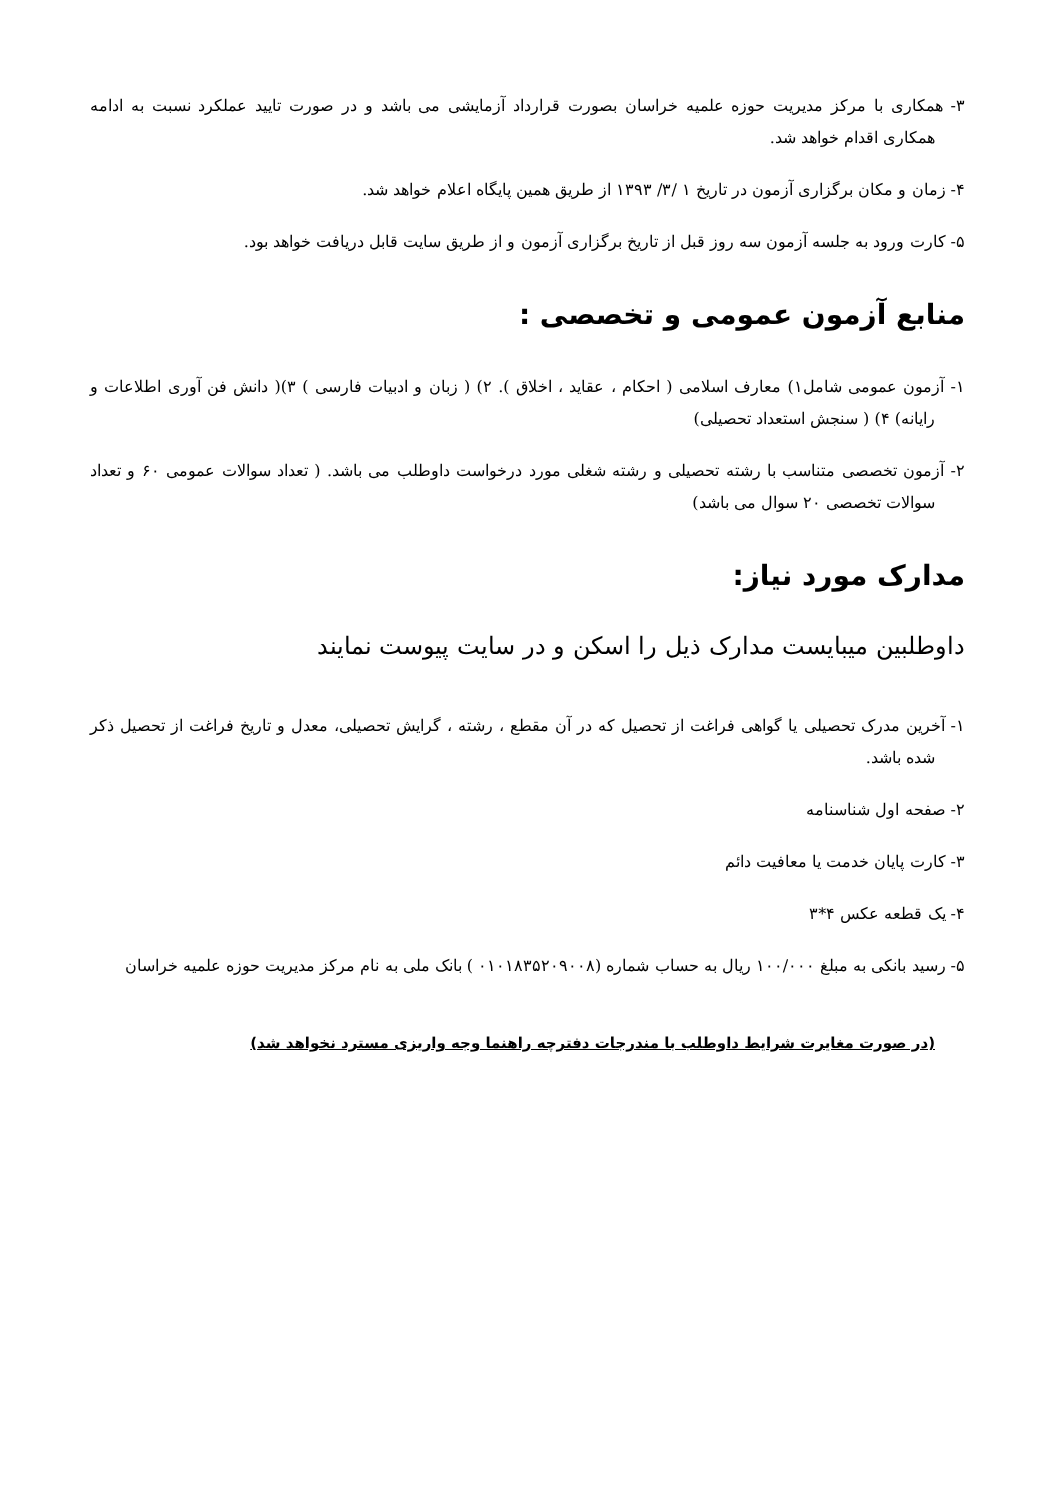۳- همکاری با مرکز مدیریت حوزه علمیه خراسان بصورت قرارداد آزمایشی می باشد و در صورت تایید عملکرد نسبت به ادامه همکاری اقدام خواهد شد.
۴- زمان و مکان برگزاری آزمون در تاریخ ۱ /۳/ ۱۳۹۳ از طریق همین پایگاه اعلام خواهد شد.
۵- کارت ورود به جلسه آزمون سه روز قبل از تاریخ برگزاری آزمون و از طریق سایت قابل دریافت خواهد بود.
منابع آزمون عمومی و تخصصی :
۱- آزمون عمومی شامل۱) معارف اسلامی ( احکام ، عقاید ، اخلاق ). ۲) ( زبان و ادبیات فارسی ) ۳)( دانش فن آوری اطلاعات و رایانه) ۴) ( سنجش استعداد تحصیلی)
۲- آزمون تخصصی متناسب با رشته تحصیلی و رشته شغلی مورد درخواست داوطلب می باشد. ( تعداد سوالات عمومی ۶۰ و تعداد سوالات تخصصی ۲۰ سوال می باشد)
مدارک مورد نیاز:
داوطلبین میبایست مدارک ذیل را اسکن و در سایت پیوست نمایند
۱- آخرین مدرک تحصیلی یا گواهی فراغت از تحصیل که در آن مقطع ، رشته ، گرایش تحصیلی، معدل و تاریخ فراغت از تحصیل ذکر شده باشد.
۲- صفحه اول شناسنامه
۳- کارت پایان خدمت یا معافیت دائم
۴- یک قطعه عکس ۴*۳
۵- رسید بانکی به مبلغ ۱۰۰/۰۰۰ ریال به حساب شماره (۰۱۰۱۸۳۵۲۰۹۰۰۸ ) بانک ملی به نام مرکز مدیریت حوزه علمیه خراسان
(در صورت مغایرت شرایط داوطلب با مندرجات دفترچه راهنما وجه واریزی مسترد نخواهد شد)